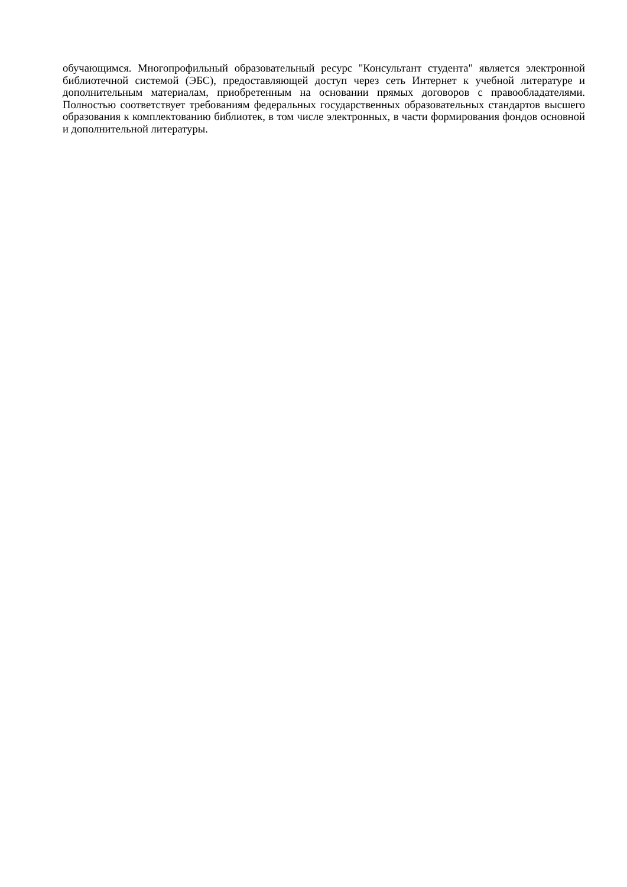обучающимся. Многопрофильный образовательный ресурс "Консультант студента" является электронной библиотечной системой (ЭБС), предоставляющей доступ через сеть Интернет к учебной литературе и дополнительным материалам, приобретенным на основании прямых договоров с правообладателями. Полностью соответствует требованиям федеральных государственных образовательных стандартов высшего образования к комплектованию библиотек, в том числе электронных, в части формирования фондов основной и дополнительной литературы.